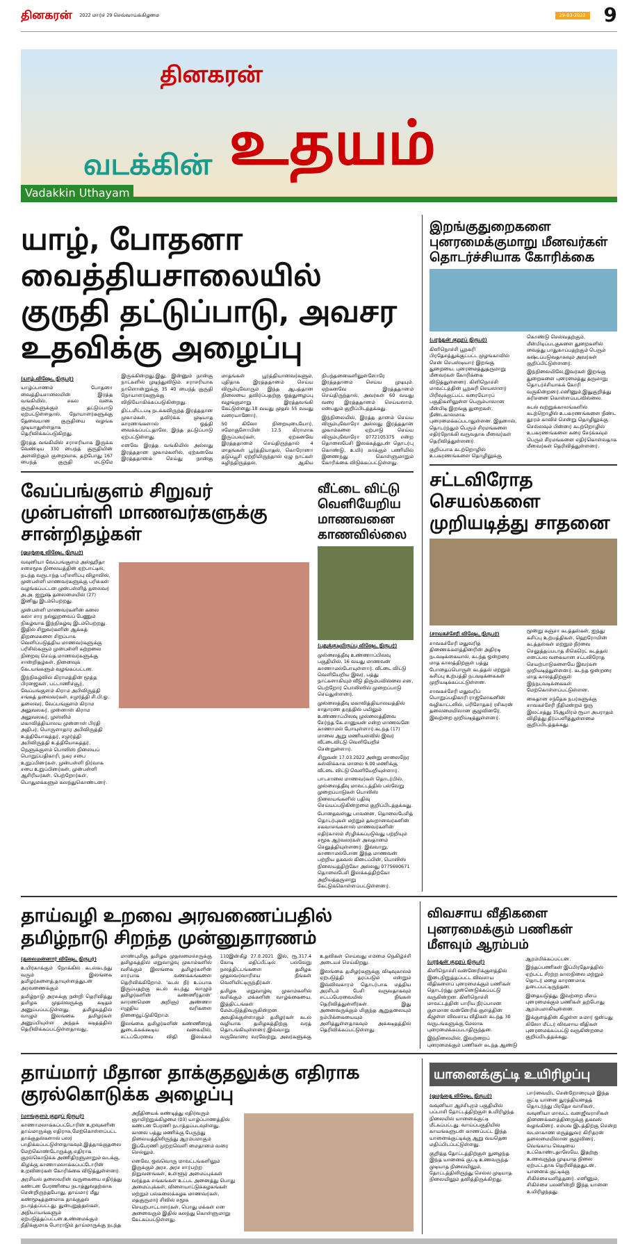தினகரன் 2022 மார்ச் 29 செவ்வாய்க்கிழமை 29-03-2022 9
தினகரன்
உதயம் வடக்கின்
Vadakkin Uthayam
யாழ், போதனா வைத்தியசாலையில் குருதி தட்டுப்பாடு, அவசர உதவிக்கு அழைப்பு
(யாழ்.விஷேட நிருபர்)
யாழ்ப்பாணம் போதனா வைத்தியசாலையின் இரத்த வங்கியில், சகல வகை குருதிகளுக்கும் தட்டுப்பாடு ஏற்பட்டுள்ளதால், நோயாளர்களுக்கு தேவையான குருதியை வழங்க முடியாதுள்ளதாக தெரிவிக்கப்படுகிறது.
இரத்த வங்கியில் சராசரியாக இருக்க வேண்டிய 330 பைந்த் குருதியின் அளவிற்கும் குறைவாக, தற்போது 167 பைந்த் குருதி மட்டுமே இருக்கின்றது.இது, இன்னும் நான்கு நாட்களில் முடிந்துவிடும். சராசரியாக நாளொன்றுக்கு 35 40 பைந்த் குருதி நோயாளர்களுக்கு விநியோகிக்கப்படுகின்றது.
திட்டமிட்டபடி நடக்கவிருந்த இரத்ததான முகாம்கள், தவிர்க்க முடியாத காரணங்களால் ஒத்தி வைக்கப்பட்டதாலே, இந்த தட்டுப்பாடு ஏற்பட்டுள்ளது.
எனவே இரத்த வங்கியில் அல்லது இரத்ததான முகாம்களில், ஏற்கனவே இரத்ததானம் செய்து நான்கு மாதங்கள் பூர்த்தியானவர்களும், புதிதாக இரத்ததானம் செய்ய விரும்புவோரும் இந்த ஆபத்தான நிலையை தவிர்ப்பதற்கு ஒத்துழைப்பு வழங்குமாறு இரத்தவங்கி கேட்டுள்ளது.18 வயது முதல் 55 வயது வரையானோர்,
50 கிலோ நிறையுடையோர், ஈமோகுளோபின் 12.5 கிராமாக இருப்பவர்கள், ஏற்கனவே இரத்ததானம் செய்திருந்தால் 4 மாதங்கள் பூர்த்தியாதல், கொரோனா தடுப்பூசி ஏற்றியிருந்தால் ஏழு நாட்கள் கழிந்திருத்தல், ஆகிய நிபந்தனைகளிலுள்ளோரே இரத்ததானம் செய்ய முடியும். ஏற்கனவே இரத்ததானம் செய்திருந்தால், அவர்கள் 60 வயது வரை இரத்ததானம் செய்யலாம், என்பதும் குறிப்பிடத்தக்கது.
இந்நிலையில், இரத்த தானம் செய்ய விரும்புவோரோ அல்லது இரத்ததான முகாம்களை ஏற்பாடு செய்ய விரும்புவோரோ 0772105375 என்ற தொலைபேசி இலக்கத்துடன் தொடர்பு கொண்டு, உயிர் காக்கும் பணியில் இணைந்து கொள்ளுமாறும் கோரிக்கை விடுக்கப்பட்டுள்ளது.
வேப்பங்குளம் சிறுவர் முன்பள்ளி மாணவர்களுக்கு சான்றிதழ்கள்
(ஓமந்தை விஷேட நிருபர்)
வவுனியா வேப்பங்குளம் அல்ஹிதா சனசமூக நிலையத்தின் ஏற்பாட்டில், நடந்த வருடாந்த பரிசளிப்பு விழாவில், முன்பள்ளி மாணவர்களுக்கு பரிசுகள் வழங்கப்பட்டன.முன்பள்ளித் தலைவர் அ.அ. ஐறுஷ் தலைமையில் (27) இனிது இடம்பெற்றது.
முன்பள்ளி மாணவர்களின் கலை கலா சார நல்லுறவைப் பேணும் நிகழ்வாக இந்நிகழ்வு இடம்பெற்றது. இதில் சிறுவர்களின் ஆக்கத் திறமைகளை சிறப்பாக வெளிப்படுத்திய மாணவர்களுக்கு பரிசில்களும் முன்பள்ளி கற்றலை நிறைவு செய்த மாணவர்களுக்கு சான்றிதழ்கள், நினைவுக் கேடயங்களும் வழங்கப்பட்டன.
இந்நிகழ்வில் கிராமத்தின் மூத்த பிரஜைகள், பட்டாணிச்சூர், வேப்பங்குளம் கிராம அபிவிருத்தி சங்கத் தலைவர்கள், சமுர்த்தி சி.பி.ஓ. தலைவர், வேப்பங்குளம் கிராம அலுவலகர், முன்னாள் கிராம அலுவலகர், முஸ்லிம் மகாவித்தியாலய முன்னாள் பிரதி அதிபர், பொருளாதார அபிவிருத்தி உத்தியோகத்தர், சமுர்த்தி அபிவிருத்தி உத்தியோகத்தர், நெளுக்குளம் பொலிஸ் நிலையப் பொறுப்பதிகாரி, நகர சபை உறுப்பினர்கள், முன்பள்ளி நிர்வாக சபை உறுப்பினர்கள், முன்பள்ளி ஆசிரியர்கள், பெற்றோர்கள், பொதுமக்களும் கலந்துகொண்டனர்.
வீட்டை விட்டு வெளியேறிய மாணவனை காணவில்லை
(புதுக்குடியிருப்பு விஷேட நிருபர்)
முல்லைத்தீவு உண்ணாப்பிலவு பகுதியில், 16 வயது மாணவன் காணாமல்போயுள்ளார். வீட்டை விட்டு வெளியேறிய இவர், பத்து நாட்களாகியும் வீடு திரும்பவில்லை என, பெற்றோர் பொலிஸில் முறைப்பாடு செய்துள்ளனர்.
முல்லைத்தீவு மகாவித்தியாலயத்தில் சாதாரண தரத்தில் பயிலும் உண்ணாப்பிலவு முல்லைத்தீவை சேர்ந்த கே.சானுயன் என்ற மாணவனே காணாமல் போயுள்ளார்.கடந்த (17) மாலை ஆறு மணியளவில் இவர் வீட்டைவிட்டு வெளியேறிச் சென்றுள்ளார்.
சிறுவன் 17.03.2022 அன்று மாலைநேர கல்விக்காக மாலை 6.00 மணிக்கு வீட்டை விட்டு வெளியேறியுள்ளார்.
பாடசாலை மாணவர்கள் தொடர்பில், முல்லைத்தீவு மாவட்டத்தில் பல்வேறு முறைப்பாடுகள் பொலிஸ் நிலையங்களில் பதிவு செய்யப்படுகின்றமை குறிப்பிடத்தக்கது.
போதைவஸ்து பாவனை, தொலைபேசித் தொடர்புகள் மற்றும் தவறானவர்களின் சகவாசங்களால் மாணவர்களின் எதிர்காலம் சீரழிக்கப்படுவது பற்றியும் சமூக ஆர்வலர்கள் அவதானம் செலுத்தியுள்ளனர். இவ்வாறு, காணாமல்போன இந்த மாணவன் பற்றிய தகவல் கிடைப்பின், பொலிஸ் நிலையத்திற்கோ அல்லது 0775690671 தொலைபேசி இலக்கத்திற்கோ அறியத்தருமாறு கேட்டுக்கொள்ளப்பட்டுள்ளனர்.
இறங்குதுறைகளை புனரமைக்குமாறு மீனவர்கள் தொடர்ச்சியாக கோரிக்கை
(பரந்தன் குறூப் நிருபர்)
கிளிநொச்சி பூநகரி பிரதேசத்துக்குட்பட்ட முழங்காவில் சென் செபஸ்டியார் இறங்கு துறையை, புனரமைத்துதருமாறு மீனவர்கள் கோரிக்கை விடுத்துள்ளனர். கிளிநொச்சி மாவட்டத்தின் பூநகரி செயலாளர் பிரிவுக்குட்பட்ட கரையோரப் பகுதிகளிலுள்ள பெரும்பாலான மீன்பிடி இறங்கு துறைகள், நீண்டகாலமாக புனரமைக்கப்படாதுள்ளன. இதனால், தொடர்ந்தும் பெரும் சிரமங்களை எதிர்நோக்கி வருவதாக மீனவர்கள் தெரிவித்துள்ளனர்.
குறிப்பாக கடற்றொழில் உபகரணங்களை தொழிலுக்கு கொண்டு செல்வதற்கும், மீன்பிடிப்படகுகளை துறைகளில் வைத்து பாதுகாப்பதற்கும் பெரும் கஷ்டப்படுவதாகவும் அவர்கள் குறிப்பிட்டுள்ளனர்.
இந்நிலையிலே,இவர்கள் இறங்கு துறைகளை புனரமைத்து தருமாறு தொடர்ச்சியாகக் கோரி வருகின்றனர்.எனினும்,இதுகுறித்து கரிசனை கொள்ளப்படவில்லை.
கடல் வற்றுக்காலங்களில் கடற்றொழில் உபகரணங்களை நீண்ட தூரம் காவிச் சென்று தொழிலுக்கு செல்லவும் பின்னர் கடற்றொழில் உபகரணங்களை கரை சேர்க்கவும் பெரும் சிரமங்களை எதிர்கொள்வதாக மீனவர்கள் தெரிவித்துள்ளனர்.
சட்டவிரோத செயல்களை முறியடித்து சாதனை
(சாவகச்சேரி விஷேட நிருபர்)
சாவகச்சேரி மதுவரித் திணைக்களத்தினரின் அதிரடி நடவடிக்கையால், கடந்த ஒன்றரை மாத காலத்திற்குள் பத்து போதைப்பொருள் கடத்தல் மற்றும் கசிப்பு உற்பத்தி நடவடிக்கைகள் முறியடிக்கப்பட்டுள்ளன.
சாவகச்சேரி மதுவரிப் பொறுப்பதிகாரி ராஜ்மோகனின் வழிகாட்டலில், பரிசோதகர் ரசிகரன் தலைமையிலான குழுவினரே, இவற்றை முறியடித்துள்ளனர்.
மூன்று கஞ்சா கடத்தல்கள், ஐந்து கசிப்பு உற்பத்திகள், ஹெரோயின் கடத்தல்கள் மற்றும் நீர்வை செலுத்தப்படாத சிகெரெட் கடத்தல் எனப்பல வகையான சட்டவிரோத செயற்பாடுகளையே இவர்கள் முறியடித்துள்ளனர். கடந்த ஒன்றரை மாத காலத்திற்குள் இந்நடவடிக்கைகள் மேற்கொள்ளப்பட்டுள்ளன.
கைதான சந்தேக நபர்களுக்கு சாவகச்சேரி நீதிமன்றம் ஒரு இலட்சத்து 35ஆயிரம் ரூபா அபராதம் விதித்து தீர்ப்பளித்துள்ளமை குறிப்பிடத்தக்கது.
தாய்வழி உறவை அரவணைப்பதில் தமிழ்நாடு சிறந்த முன்னுதாரணம்
(தலைமன்னார் விஷேட நிருபர்)
உயிர்காக்கும் நோக்கில் கடல்கடந்து வரும் இலங்கை தமிழர்களைத்,தாயுள்ளத்துடன் அரவணைக்கும்
தமிழ்நாடு அரசுக்கு நன்றி தெரிவித்து தமிழக முதல்வருக்கு கடிதம் அனுப்பப்பட்டுள்ளது. தமிழகத்தில் வாழும் இலங்கை தமிழர்கள் அனுப்பியுள்ள அந்தக் கடிதத்தில் தெரிவிக்கப்பட்டுள்ளதாவது,
மாண்புமிகு தமிழக முதலமைச்சருக்கு தமிழகத்தில் மறுவாழ்வு முகாம்களில் வசிக்கும் இலங்கை தமிழர்களின் சார்பாக வணக்கங்களை தெரிவிக்கிறோம். 'கடல் நீர் உப்பாக இருப்பதற்கு கடல் கடந்து வாழும் தமிழர்களின் கண்ணீர்தான்' காரணமென அறிஞர் அண்ணா எழுதிய வரிகளை நினைவூட்டுகிறோம்.
இலங்கை தமிழர்களின் கண்ணீரைத் துடைக்கக்கூடிய வகையில், சட்டப்பேரவை விதி இலக்கம் 110இன்கீழ் 27.8.2021 இல், ரூ.317.4 கோடி மதிப்பீட்டில் பல்வேறு நலத்திட்டங்களை தமிழக முதலவர்வாரிசய நீங்கள் வெளியிட்டிருந்தீர்கள்.
தமிழக மறுவாழ்வு முகாம்களில் வசிக்கும் மக்களின் வாழ்க்கையை, இத்திட்டங்கள் மேம்படுத்திவருகின்றன. அவதிக்குள்ளாகும் தமிழர்கள் கடல் வழியாக தமிழகத்திற்கு வரத் தொடங்கியுள்ளனர்.இவ்வாறு வருவோரை வரவேற்று, அவர்களுக்கு உதவிகள் செய்வது எம்மை நெகிழ்ச்சி அடையச் செய்கிறது.
இலங்கை தமிழர்களுக்கு விடிவுகாலம் ஏற்படுத்தி தரப்படும் என்றும் இவ்விவகாரம் தொடர்பாக மத்திய அரசிடம் பேசி வருவதாகவும் சட்டப்பேரவையில் நீங்கள் தெரிவித்துள்ளீர்கள். இது அனைவருக்கும் மிகுந்த ஆறுதலையும் நம்பிக்கையையும் அளித்துள்ளதாகவும் அக்கடிதத்தில் தெரிவிக்கப்பட்டுள்ளது.
விவசாய வீதிகளை புனரமைக்கும் பணிகள் மீளவும் ஆரம்பம்
(பரந்தன் குறூப் நிருபர்)
கிளிநொச்சி வன்னேரிக்குளத்தில் இடைநிறுத்தப்பட்ட விவசாய வீதிகளைப் புனரமைக்கும் பணிகள் தொடர்ந்து முன்னெடுக்கப்பட்டு வருகின்றன. கிளிநொச்சி மாவட்டத்தின் பாரிய நீர்ப்பாசன குளமான வன்னேரிக் குளத்தின் கீழுள்ள விவசாய வீதிகள் கடந்த 30 வருடங்களுக்கு மேலாக புனரமைக்கப்படாதிருந்தன.
இந்நிலையில், இவற்றைப் புனரமைக்கும் பணிகள் கடந்த ஆண்டு ஆரம்பிக்கப்பட்டன.
இந்தப்பணிகள் இப்பிரதேசத்தில் ஏற்பட்ட சீரற்ற காலநிலை மற்றும் தொடர் மழை காரணமாக தடைப்பட்டிருந்தன.
இதையடுத்து, இவற்றை மீளப் புனரமைக்கும் பணிகள் தற்போது ஆரம்பமாகியுள்ளன.
இக்குளத்தின் கீழுள்ள சுமார் ஒன்பது கிலோ மீட்டர் விவசாய வீதிகள் புனரமைக்கப்பட்டு வருகின்றமை குறிப்பிடத்தக்கது.
தாய்மார் மீதான தாக்குதலுக்கு எதிராக குரல்கொடுக்க அழைப்பு
(மாங்குளம் குறூப் நிருபர்)
காணாமலாக்கப்பட்டோரின் உறவுகளின் தாய்மாருக்கு எதிராக,மேற்கொள்ளப்பட்ட தாக்குதல்களால் பலர் பாதிக்கப்பட்டுள்ளதாகவும்,இத்தாக்குதலை மேற்கொண்டோருக்கு எதிராக குரல்கொடுக்க அணிதிரளுமாறும் வடக்கு, கிழக்கு காணாமலாக்கப்பட்டோரின் உறவினர்கள் கோரிக்கை விடுத்துள்ளனர்.
அரசியல் தலைவரின் வருகையை எதிர்த்து கண்டன பேரணியை நடாத்துவதற்காக சென்றிருந்தபோது, தாய்மார் மீது கண்மூடித்தனமாக தாக்குதல் நடாத்தப்பட்டது. துன்புறுத்தல்கள், அநியாயங்களும் ஏற்படுத்தப்பட்டன.உண்மைக்கும் நீதிக்குமாக போராடும் தாய்மாருக்கு நடந்த அநீதியைக் கண்டித்து எதிர்வரும் ஞாயிற்றுக்கிழமை (03) யாழ்ப்பாணத்தில் கண்டன பேரணி நடாத்தப்படவுள்ளது. காலை பத்து மணிக்கு பேருந்து நிலையத்திலிருந்து ஆரம்பமாகும் இப்பேரணி முற்றவெளி மைதானம் வரை செல்லும்.
எனவே, ஒவ்வொரு மாவட்டங்களிலும் இருக்கும் அரச, அரச சார்பற்ற நிறுவனங்கள், உள்ளூர் அமைப்புக்கள் வர்த்தக சங்கங்கள் உட்பட அனைத்து பொது அமைப்புக்கள், விளையாட்டுக்கழகங்கள் மற்றும் பல்கலைக்கழக மாணவர்கள், மதகுருமார் சிவில் சமூக செயற்பாட்டாளர்கள், பொது மக்கள் என அனைவரும் இதில் கலந்து கொள்ளுமாறு கேட்கப்பட்டுள்ளது.
யானைக்குட்டி உயிரிழப்பு
(ஓமந்தை விஷேட நிருபர்)
வவுனியா ஆச்சிபுரம் பகுதியில் பப்பாசி தோட்டத்திற்குள் உயிரிழந்த நிலையில் யானைக்குட்டி மீட்கப்பட்டது. வாய்ப்பகுதியில் காயங்களுடன் காணப்பட்ட இந்த யானைக்குட்டிக்கு ஆறு வயதென மதிப்பிடப்பட்டுள்ளது.
குறித்த தோட்டத்திற்குள் நுழைந்த இந்த யானைக் குட்டி உணவருந்த முடியாத நிலையிலும், தோட்டத்திலிருந்து செல்ல முடியாத நிலையிலும் தவித்திருக்கிறது.
பார்வையிட சென்றோரையும் இந்த குட்டி யானை துரத்தியதைத் தொடர்ந்து பிரதேச வாசிகள், வவுனியா மாவட்ட வனஜீவராசிகள் திணைக்களத்தினருக்கு தகவல் வழங்கினர். சம்பவ இடத்திற்கு சென்ற வடமாகாண மருத்துவர் கிரிதரன் தலைமையிலான குழுவினர், வெங்காய வெடியை உட்கொண்டதாலேயே, இதற்கு உணவருந்த முடியாத நிலை ஏற்பட்டதாக தெரிவித்ததுடன், யானைக் குட்டிக்கு சிகிச்சையளித்தனர். எனினும், சிகிச்சை பலனின்றி இந்த யானை உயிரிழந்தது.